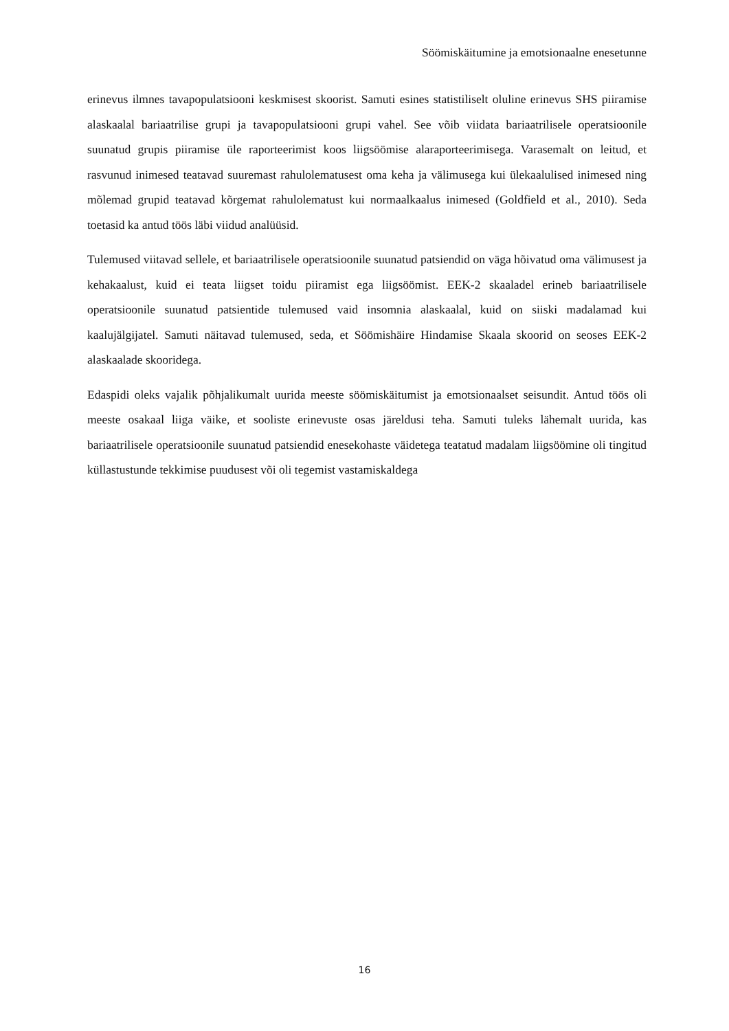Söömiskäitumine ja emotsionaalne enesetunne
erinevus ilmnes tavapopulatsiooni keskmisest skoorist. Samuti esines statistiliselt oluline erinevus SHS piiramise alaskaalal bariaatrilise grupi ja tavapopulatsiooni grupi vahel. See võib viidata bariaatrilisele operatsioonile suunatud grupis piiramise üle raporteerimist koos liigsöömise alaraporteerimisega. Varasemalt on leitud, et rasvunud inimesed teatavad suuremast rahulolematusest oma keha ja välimusega kui ülekaalulised inimesed ning mõlemad grupid teatavad kõrgemat rahulolematust kui normaalkaalus inimesed (Goldfield et al., 2010). Seda toetasid ka antud töös läbi viidud analüüsid.
Tulemused viitavad sellele, et bariaatrilisele operatsioonile suunatud patsiendid on väga hõivatud oma välimusest ja kehakaalust, kuid ei teata liigset toidu piiramist ega liigsöömist. EEK-2 skaaladel erineb bariaatrilisele operatsioonile suunatud patsientide tulemused vaid insomnia alaskaalal, kuid on siiski madalamad kui kaalujälgijatel. Samuti näitavad tulemused, seda, et Söömishäire Hindamise Skaala skoorid on seoses EEK-2 alaskaalade skooridega.
Edaspidi oleks vajalik põhjalikumalt uurida meeste söömiskäitumist ja emotsionaalset seisundit. Antud töös oli meeste osakaal liiga väike, et sooliste erinevuste osas järeldusi teha. Samuti tuleks lähemalt uurida, kas bariaatrilisele operatsioonile suunatud patsiendid enesekohaste väidetega teatatud madalam liigsöömine oli tingitud küllastustunde tekkimise puudusest või oli tegemist vastamiskaldega
16